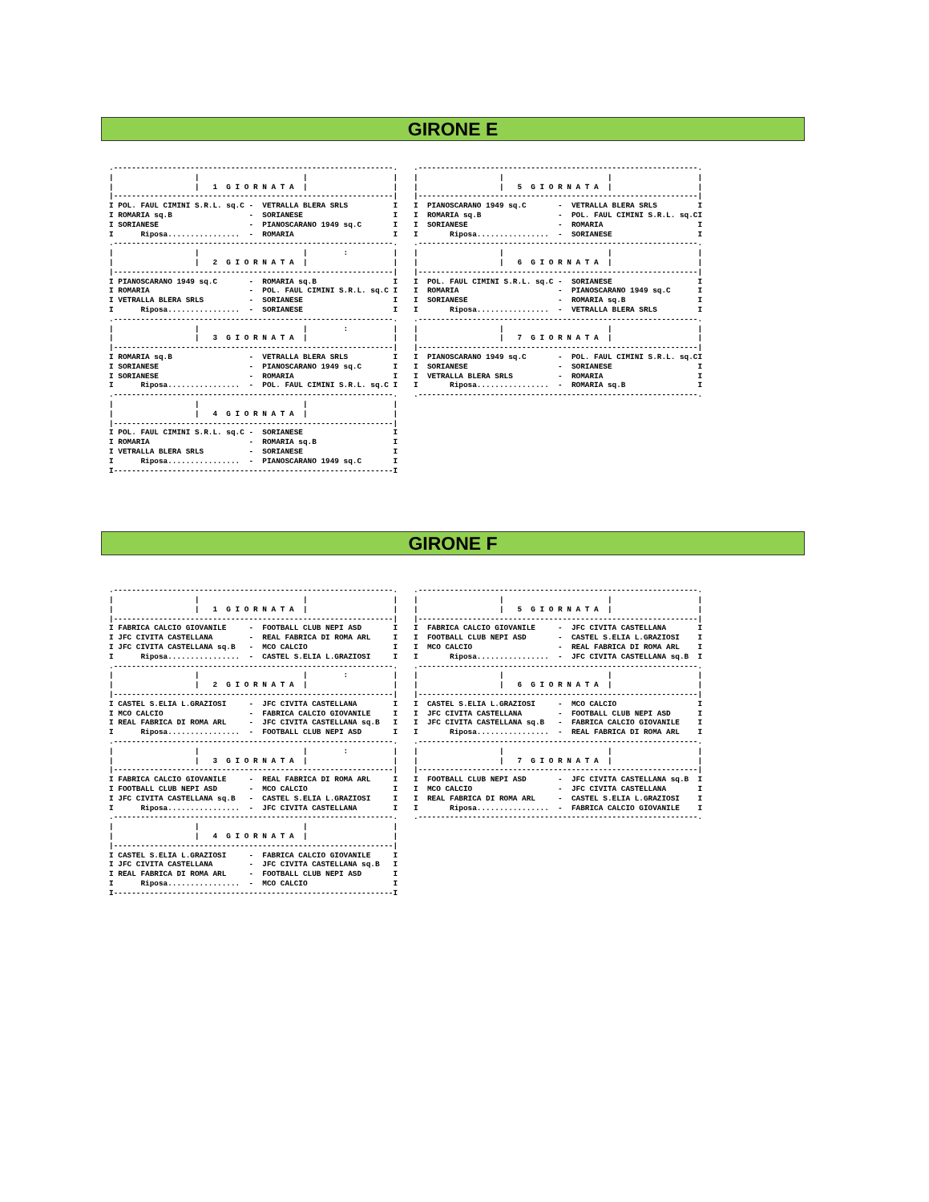GIRONE E
.--------------------------------------------------------------.
|                  |                       |                   |
|                  |   1  G I O R N A T A  |                   |
|--------------------------------------------------------------|
I POL. FAUL CIMINI S.R.L. sq.C -  VETRALLA BLERA SRLS          I
I ROMARIA sq.B                 -  SORIANESE                    I
I SORIANESE                    -  PIANOSCARANO 1949 sq.C       I
I      Riposa................  -  ROMARIA                      I
.--------------------------------------------------------------.
|                  |                       |        :          |
|                  |   2  G I O R N A T A  |                   |
|--------------------------------------------------------------|
I PIANOSCARANO 1949 sq.C       -  ROMARIA sq.B                 I
I ROMARIA                      -  POL. FAUL CIMINI S.R.L. sq.C I
I VETRALLA BLERA SRLS          -  SORIANESE                    I
I      Riposa................  -  SORIANESE                    I
.--------------------------------------------------------------.
|                  |                       |        :          |
|                  |   3  G I O R N A T A  |                   |
|--------------------------------------------------------------|
I ROMARIA sq.B                 -  VETRALLA BLERA SRLS          I
I SORIANESE                    -  PIANOSCARANO 1949 sq.C       I
I SORIANESE                    -  ROMARIA                      I
I      Riposa................  -  POL. FAUL CIMINI S.R.L. sq.C I
.--------------------------------------------------------------.
|                  |                       |                   |
|                  |   4  G I O R N A T A  |                   |
|--------------------------------------------------------------|
I POL. FAUL CIMINI S.R.L. sq.C -  SORIANESE                    I
I ROMARIA                      -  ROMARIA sq.B                 I
I VETRALLA BLERA SRLS          -  SORIANESE                    I
I      Riposa................  -  PIANOSCARANO 1949 sq.C       I
I--------------------------------------------------------------I
.--------------------------------------------------------------.
|                  |                       |                   |
|                  |   5  G I O R N A T A  |                   |
|--------------------------------------------------------------|
I  PIANOSCARANO 1949 sq.C       -  VETRALLA BLERA SRLS         I
I  ROMARIA sq.B                 -  POL. FAUL CIMINI S.R.L. sq.CI
I  SORIANESE                    -  ROMARIA                     I
I       Riposa................  -  SORIANESE                   I
.--------------------------------------------------------------.
|                  |                       |                   |
|                  |   6  G I O R N A T A  |                   |
|--------------------------------------------------------------|
I  POL. FAUL CIMINI S.R.L. sq.C -  SORIANESE                   I
I  ROMARIA                      -  PIANOSCARANO 1949 sq.C      I
I  SORIANESE                    -  ROMARIA sq.B                I
I       Riposa................  -  VETRALLA BLERA SRLS         I
.--------------------------------------------------------------.
|                  |                       |                   |
|                  |   7  G I O R N A T A  |                   |
|--------------------------------------------------------------|
I  PIANOSCARANO 1949 sq.C       -  POL. FAUL CIMINI S.R.L. sq.CI
I  SORIANESE                    -  SORIANESE                   I
I  VETRALLA BLERA SRLS          -  ROMARIA                     I
I       Riposa................  -  ROMARIA sq.B                I
.--------------------------------------------------------------.
GIRONE F
.--------------------------------------------------------------.
|                  |                       |                   |
|                  |   1  G I O R N A T A  |                   |
|--------------------------------------------------------------|
I FABRICA CALCIO GIOVANILE     -  FOOTBALL CLUB NEPI ASD       I
I JFC CIVITA CASTELLANA        -  REAL FABRICA DI ROMA ARL     I
I JFC CIVITA CASTELLANA sq.B   -  MCO CALCIO                   I
I      Riposa................  -  CASTEL S.ELIA L.GRAZIOSI     I
.--------------------------------------------------------------.
|                  |                       |        :          |
|                  |   2  G I O R N A T A  |                   |
|--------------------------------------------------------------|
I CASTEL S.ELIA L.GRAZIOSI     -  JFC CIVITA CASTELLANA        I
I MCO CALCIO                   -  FABRICA CALCIO GIOVANILE     I
I REAL FABRICA DI ROMA ARL     -  JFC CIVITA CASTELLANA sq.B   I
I      Riposa................  -  FOOTBALL CLUB NEPI ASD       I
.--------------------------------------------------------------.
|                  |                       |        :          |
|                  |   3  G I O R N A T A  |                   |
|--------------------------------------------------------------|
I FABRICA CALCIO GIOVANILE     -  REAL FABRICA DI ROMA ARL     I
I FOOTBALL CLUB NEPI ASD       -  MCO CALCIO                   I
I JFC CIVITA CASTELLANA sq.B   -  CASTEL S.ELIA L.GRAZIOSI     I
I      Riposa................  -  JFC CIVITA CASTELLANA        I
.--------------------------------------------------------------.
|                  |                       |                   |
|                  |   4  G I O R N A T A  |                   |
|--------------------------------------------------------------|
I CASTEL S.ELIA L.GRAZIOSI     -  FABRICA CALCIO GIOVANILE     I
I JFC CIVITA CASTELLANA        -  JFC CIVITA CASTELLANA sq.B   I
I REAL FABRICA DI ROMA ARL     -  FOOTBALL CLUB NEPI ASD       I
I      Riposa................  -  MCO CALCIO                   I
I--------------------------------------------------------------I
.--------------------------------------------------------------.
|                  |                       |                   |
|                  |   5  G I O R N A T A  |                   |
|--------------------------------------------------------------|
I  FABRICA CALCIO GIOVANILE     -  JFC CIVITA CASTELLANA       I
I  FOOTBALL CLUB NEPI ASD       -  CASTEL S.ELIA L.GRAZIOSI    I
I  MCO CALCIO                   -  REAL FABRICA DI ROMA ARL    I
I       Riposa................  -  JFC CIVITA CASTELLANA sq.B  I
.--------------------------------------------------------------.
|                  |                       |                   |
|                  |   6  G I O R N A T A  |                   |
|--------------------------------------------------------------|
I  CASTEL S.ELIA L.GRAZIOSI     -  MCO CALCIO                  I
I  JFC CIVITA CASTELLANA        -  FOOTBALL CLUB NEPI ASD      I
I  JFC CIVITA CASTELLANA sq.B   -  FABRICA CALCIO GIOVANILE    I
I       Riposa................  -  REAL FABRICA DI ROMA ARL    I
.--------------------------------------------------------------.
|                  |                       |                   |
|                  |   7  G I O R N A T A  |                   |
|--------------------------------------------------------------|
I  FOOTBALL CLUB NEPI ASD       -  JFC CIVITA CASTELLANA sq.B  I
I  MCO CALCIO                   -  JFC CIVITA CASTELLANA       I
I  REAL FABRICA DI ROMA ARL     -  CASTEL S.ELIA L.GRAZIOSI    I
I       Riposa................  -  FABRICA CALCIO GIOVANILE    I
.--------------------------------------------------------------.